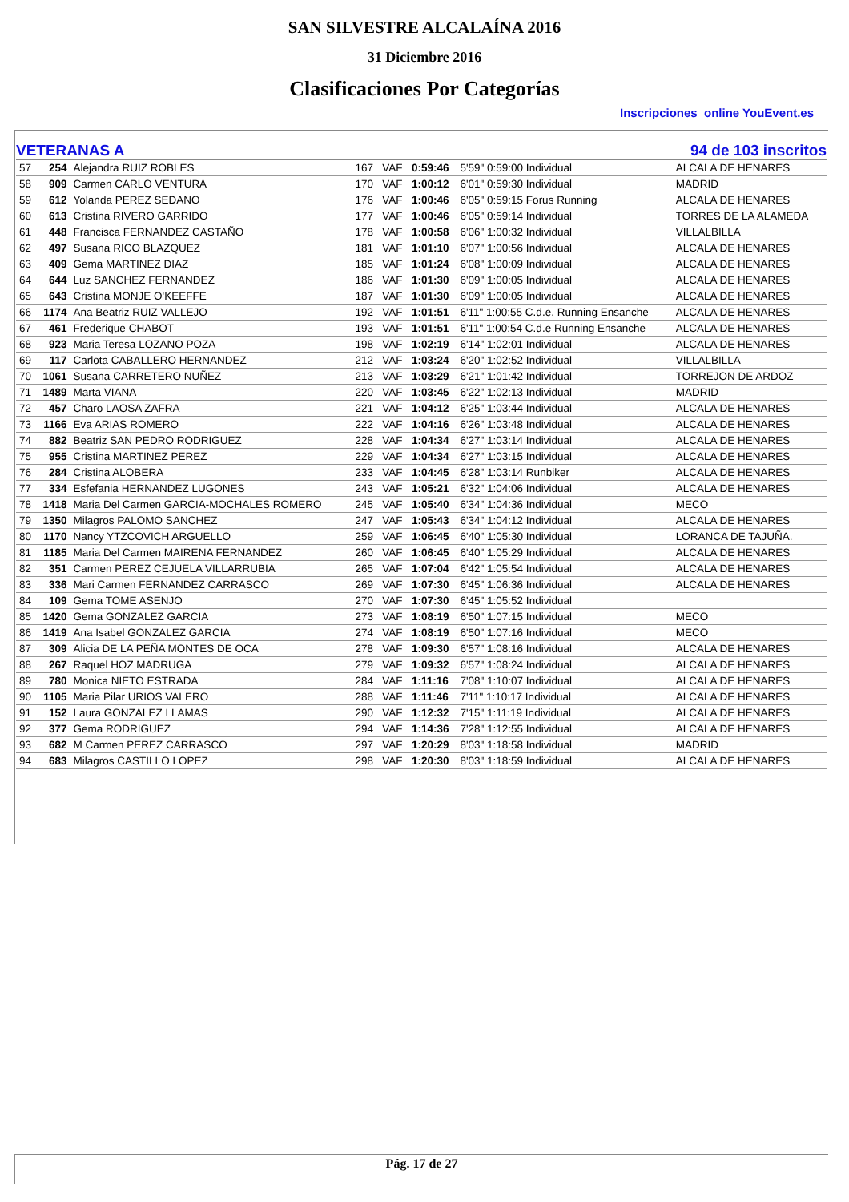SAN SILVESTRE ALCALAÍNA 2016
31 Diciembre 2016
Clasificaciones Por Categorías
Inscripciones online YouEvent.es
VETERANAS A 94 de 103 inscritos
| 57 | 254 | Alejandra RUIZ ROBLES | 167 | VAF | 0:59:46 | 5'59" 0:59:00 Individual | ALCALA DE HENARES |
| 58 | 909 | Carmen CARLO VENTURA | 170 | VAF | 1:00:12 | 6'01" 0:59:30 Individual | MADRID |
| 59 | 612 | Yolanda PEREZ SEDANO | 176 | VAF | 1:00:46 | 6'05" 0:59:15 Forus Running | ALCALA DE HENARES |
| 60 | 613 | Cristina RIVERO GARRIDO | 177 | VAF | 1:00:46 | 6'05" 0:59:14 Individual | TORRES DE LA ALAMEDA |
| 61 | 448 | Francisca FERNANDEZ CASTAÑO | 178 | VAF | 1:00:58 | 6'06" 1:00:32 Individual | VILLALBILLA |
| 62 | 497 | Susana RICO BLAZQUEZ | 181 | VAF | 1:01:10 | 6'07" 1:00:56 Individual | ALCALA DE HENARES |
| 63 | 409 | Gema MARTINEZ DIAZ | 185 | VAF | 1:01:24 | 6'08" 1:00:09 Individual | ALCALA DE HENARES |
| 64 | 644 | Luz SANCHEZ FERNANDEZ | 186 | VAF | 1:01:30 | 6'09" 1:00:05 Individual | ALCALA DE HENARES |
| 65 | 643 | Cristina MONJE O'KEEFFE | 187 | VAF | 1:01:30 | 6'09" 1:00:05 Individual | ALCALA DE HENARES |
| 66 | 1174 | Ana Beatriz RUIZ VALLEJO | 192 | VAF | 1:01:51 | 6'11" 1:00:55 C.d.e. Running Ensanche | ALCALA DE HENARES |
| 67 | 461 | Frederique CHABOT | 193 | VAF | 1:01:51 | 6'11" 1:00:54 C.d.e Running Ensanche | ALCALA DE HENARES |
| 68 | 923 | Maria Teresa LOZANO POZA | 198 | VAF | 1:02:19 | 6'14" 1:02:01 Individual | ALCALA DE HENARES |
| 69 | 117 | Carlota CABALLERO HERNANDEZ | 212 | VAF | 1:03:24 | 6'20" 1:02:52 Individual | VILLALBILLA |
| 70 | 1061 | Susana CARRETERO NUÑEZ | 213 | VAF | 1:03:29 | 6'21" 1:01:42 Individual | TORREJON DE ARDOZ |
| 71 | 1489 | Marta VIANA | 220 | VAF | 1:03:45 | 6'22" 1:02:13 Individual | MADRID |
| 72 | 457 | Charo LAOSA ZAFRA | 221 | VAF | 1:04:12 | 6'25" 1:03:44 Individual | ALCALA DE HENARES |
| 73 | 1166 | Eva ARIAS ROMERO | 222 | VAF | 1:04:16 | 6'26" 1:03:48 Individual | ALCALA DE HENARES |
| 74 | 882 | Beatriz SAN PEDRO RODRIGUEZ | 228 | VAF | 1:04:34 | 6'27" 1:03:14 Individual | ALCALA DE HENARES |
| 75 | 955 | Cristina MARTINEZ PEREZ | 229 | VAF | 1:04:34 | 6'27" 1:03:15 Individual | ALCALA DE HENARES |
| 76 | 284 | Cristina ALOBERA | 233 | VAF | 1:04:45 | 6'28" 1:03:14 Runbiker | ALCALA DE HENARES |
| 77 | 334 | Esfefania HERNANDEZ LUGONES | 243 | VAF | 1:05:21 | 6'32" 1:04:06 Individual | ALCALA DE HENARES |
| 78 | 1418 | Maria Del Carmen GARCIA-MOCHALES ROMERO | 245 | VAF | 1:05:40 | 6'34" 1:04:36 Individual | MECO |
| 79 | 1350 | Milagros PALOMO SANCHEZ | 247 | VAF | 1:05:43 | 6'34" 1:04:12 Individual | ALCALA DE HENARES |
| 80 | 1170 | Nancy YTZCOVICH ARGUELLO | 259 | VAF | 1:06:45 | 6'40" 1:05:30 Individual | LORANCA DE TAJUÑA. |
| 81 | 1185 | Maria Del Carmen MAIRENA FERNANDEZ | 260 | VAF | 1:06:45 | 6'40" 1:05:29 Individual | ALCALA DE HENARES |
| 82 | 351 | Carmen PEREZ CEJUELA VILLARRUBIA | 265 | VAF | 1:07:04 | 6'42" 1:05:54 Individual | ALCALA DE HENARES |
| 83 | 336 | Mari Carmen FERNANDEZ CARRASCO | 269 | VAF | 1:07:30 | 6'45" 1:06:36 Individual | ALCALA DE HENARES |
| 84 | 109 | Gema TOME ASENJO | 270 | VAF | 1:07:30 | 6'45" 1:05:52 Individual | |
| 85 | 1420 | Gema GONZALEZ GARCIA | 273 | VAF | 1:08:19 | 6'50" 1:07:15 Individual | MECO |
| 86 | 1419 | Ana Isabel GONZALEZ GARCIA | 274 | VAF | 1:08:19 | 6'50" 1:07:16 Individual | MECO |
| 87 | 309 | Alicia DE LA PEÑA MONTES DE OCA | 278 | VAF | 1:09:30 | 6'57" 1:08:16 Individual | ALCALA DE HENARES |
| 88 | 267 | Raquel HOZ MADRUGA | 279 | VAF | 1:09:32 | 6'57" 1:08:24 Individual | ALCALA DE HENARES |
| 89 | 780 | Monica NIETO ESTRADA | 284 | VAF | 1:11:16 | 7'08" 1:10:07 Individual | ALCALA DE HENARES |
| 90 | 1105 | Maria Pilar URIOS VALERO | 288 | VAF | 1:11:46 | 7'11" 1:10:17 Individual | ALCALA DE HENARES |
| 91 | 152 | Laura GONZALEZ LLAMAS | 290 | VAF | 1:12:32 | 7'15" 1:11:19 Individual | ALCALA DE HENARES |
| 92 | 377 | Gema RODRIGUEZ | 294 | VAF | 1:14:36 | 7'28" 1:12:55 Individual | ALCALA DE HENARES |
| 93 | 682 | M Carmen PEREZ CARRASCO | 297 | VAF | 1:20:29 | 8'03" 1:18:58 Individual | MADRID |
| 94 | 683 | Milagros CASTILLO LOPEZ | 298 | VAF | 1:20:30 | 8'03" 1:18:59 Individual | ALCALA DE HENARES |
Pág. 17 de 27